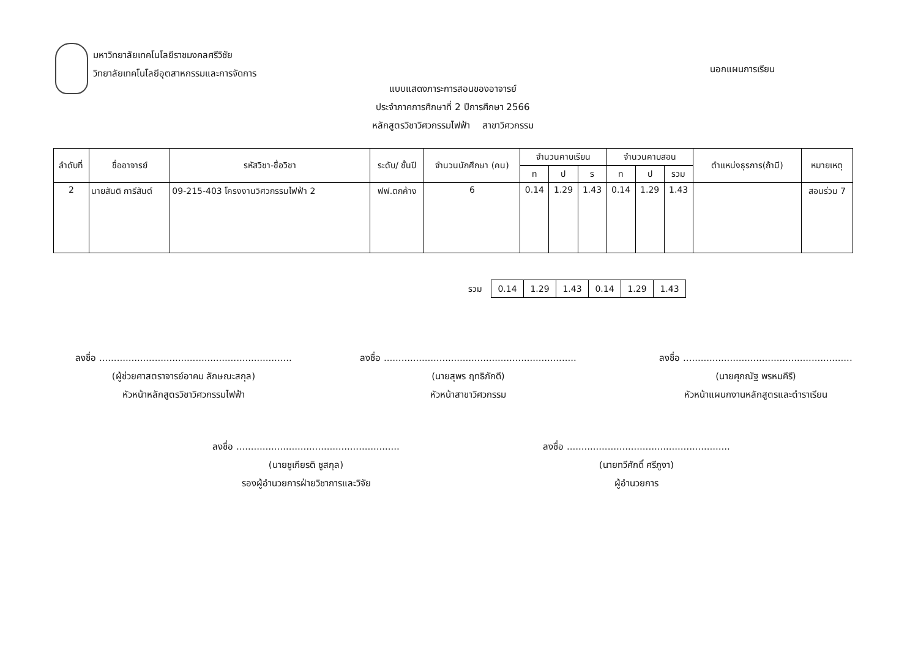มหาวิทยาลัยเทคโนโลยีราชมงคลศรีวิชัย
วิทยาลัยเทคโนโลยีอุตสาหกรรมและการจัดการ
นอกแผนการเรียน
แบบแสดงภาระการสอนของอาจารย์
ประจำภาคการศึกษาที่ 2 ปีการศึกษา 2566
หลักสูตรวิชาวิศวกรรมไฟฟ้า สาขาวิศวกรรม
| ลำดับที่ | ชื่ออาจารย์ | รหัสวิชา-ชื่อวิชา | ระดับ/ ชั้นปี | จำนวนนักศึกษา (คน) | จำนวนคาบเรียน | | | จำนวนคาบสอน | | | ตำแหน่งธุรการ(ถ้ามี) | หมายเหตุ |
| --- | --- | --- | --- | --- | --- | --- | --- | --- | --- | --- | --- | --- |
| | | | | | ท | ป | ร | ท | ป | รวม | | |
| 2 | นายสันติ การีสันต์ | 09-215-403 โครงงานวิศวกรรมไฟฟ้า 2 | ฟฟ.ตกค้าง | 6 | 0.14 | 1.29 | 1.43 | 0.14 | 1.29 | 1.43 | | สอนร่วม 7 |
| รวม | 0.14 | 1.29 | 1.43 | 0.14 | 1.29 | 1.43 |
ลงชื่อ ..................................................................
(ผู้ช่วยศาสตราจารย์อาคม ลักษณะสกุล)
หัวหน้าหลักสูตรวิชาวิศวกรรมไฟฟ้า
ลงชื่อ ..................................................................
(นายสุพร ฤทธิภักดี)
หัวหน้าสาขาวิศวกรรม
ลงชื่อ ..........................................................
(นายศุภณัฐ พรหมคีรี)
หัวหน้าแผนกงานหลักสูตรและตำราเรียน
ลงชื่อ ........................................................
(นายชูเกียรติ ชูสกุล)
รองผู้อำนวยการฝ่ายวิชาการและวิจัย
ลงชื่อ ........................................................
(นายทวีศักดิ์ ศรีภูงา)
ผู้อำนวยการ